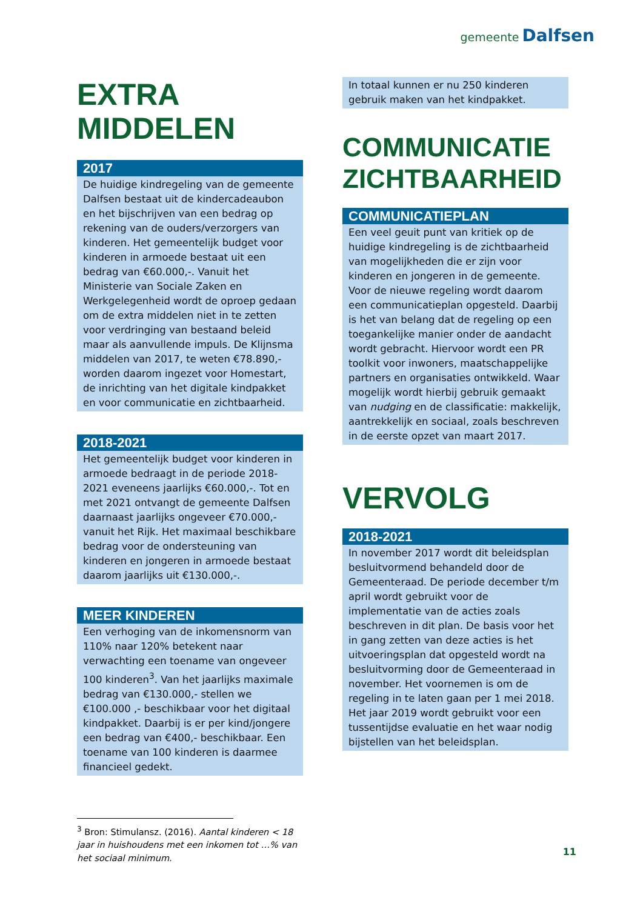gemeente Dalfsen
EXTRA
MIDDELEN
2017
De huidige kindregeling van de gemeente Dalfsen bestaat uit de kindercadeaubon en het bijschrijven van een bedrag op rekening van de ouders/verzorgers van kinderen. Het gemeentelijk budget voor kinderen in armoede bestaat uit een bedrag van €60.000,-. Vanuit het Ministerie van Sociale Zaken en Werkgelegenheid wordt de oproep gedaan om de extra middelen niet in te zetten voor verdringing van bestaand beleid maar als aanvullende impuls. De Klijnsma middelen van 2017, te weten €78.890,- worden daarom ingezet voor Homestart, de inrichting van het digitale kindpakket en voor communicatie en zichtbaarheid.
2018-2021
Het gemeentelijk budget voor kinderen in armoede bedraagt in de periode 2018-2021 eveneens jaarlijks €60.000,-. Tot en met 2021 ontvangt de gemeente Dalfsen daarnaast jaarlijks ongeveer €70.000,- vanuit het Rijk. Het maximaal beschikbare bedrag voor de ondersteuning van kinderen en jongeren in armoede bestaat daarom jaarlijks uit €130.000,-.
MEER KINDEREN
Een verhoging van de inkomensnorm van 110% naar 120% betekent naar verwachting een toename van ongeveer 100 kinderen<sup>3</sup>. Van het jaarlijks maximale bedrag van €130.000,- stellen we €100.000 ,- beschikbaar voor het digitaal kindpakket. Daarbij is er per kind/jongere een bedrag van €400,- beschikbaar. Een toename van 100 kinderen is daarmee financieel gedekt.
<sup>3</sup> Bron: Stimulansz. (2016). Aantal kinderen < 18 jaar in huishoudens met een inkomen tot …% van het sociaal minimum.
In totaal kunnen er nu 250 kinderen gebruik maken van het kindpakket.
COMMUNICATIE
ZICHTBAARHEID
COMMUNICATIEPLAN
Een veel geuit punt van kritiek op de huidige kindregeling is de zichtbaarheid van mogelijkheden die er zijn voor kinderen en jongeren in de gemeente. Voor de nieuwe regeling wordt daarom een communicatieplan opgesteld. Daarbij is het van belang dat de regeling op een toegankelijke manier onder de aandacht wordt gebracht. Hiervoor wordt een PR toolkit voor inwoners, maatschappelijke partners en organisaties ontwikkeld. Waar mogelijk wordt hierbij gebruik gemaakt van nudging en de classificatie: makkelijk, aantrekkelijk en sociaal, zoals beschreven in de eerste opzet van maart 2017.
VERVOLG
2018-2021
In november 2017 wordt dit beleidsplan besluitvormend behandeld door de Gemeenteraad. De periode december t/m april wordt gebruikt voor de implementatie van de acties zoals beschreven in dit plan. De basis voor het in gang zetten van deze acties is het uitvoeringsplan dat opgesteld wordt na besluitvorming door de Gemeenteraad in november. Het voornemen is om de regeling in te laten gaan per 1 mei 2018. Het jaar 2019 wordt gebruikt voor een tussentijdse evaluatie en het waar nodig bijstellen van het beleidsplan.
11